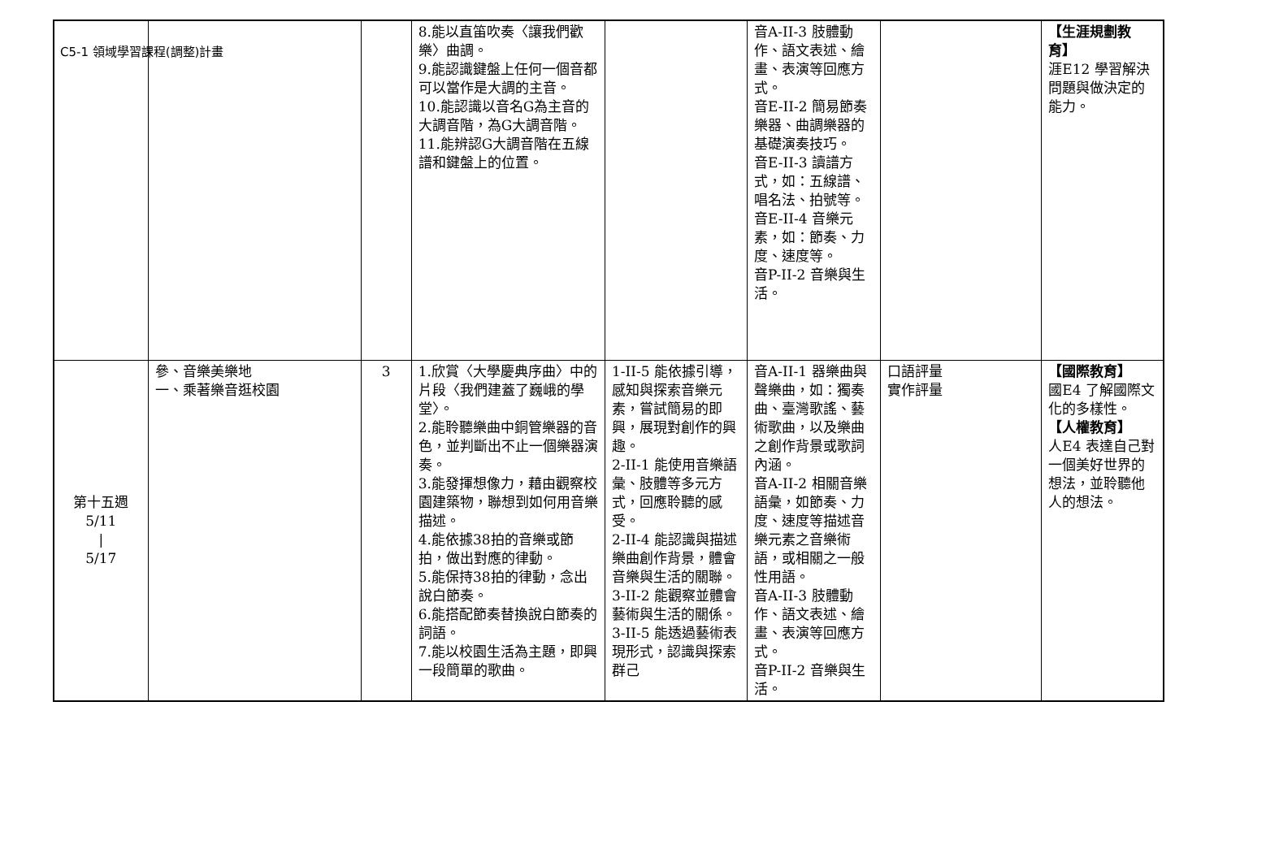C5-1 領域學習課程(調整)計畫
| | | | 8.能以直笛吹奏〈讓我們歡樂〉曲調。 9.能認識鍵盤上任何一個音都可以當作是大調的主音。 10.能認識以音名G為主音的大調音階，為G大調音階。 11.能辨認G大調音階在五線譜和鍵盤上的位置。 | | 音A-II-3 肢體動作、語文表述、繪畫、表演等回應方式。 音E-II-2 簡易節奏樂器、曲調樂器的基礎演奏技巧。 音E-II-3 讀譜方式，如：五線譜、唱名法、拍號等。 音E-II-4 音樂元素，如：節奏、力度、速度等。 音P-II-2 音樂與生活。 | | 【生涯規劃教育】 涯E12 學習解決問題與做決定的能力。 |
| 第十五週 5/11 / 5/17 | 參、音樂美樂地 一、乘著樂音逛校園 | 3 | 1.欣賞〈大學慶典序曲〉中的片段〈我們建蓋了巍峨的學堂〉。 2.能聆聽樂曲中銅管樂器的音色，並判斷出不止一個樂器演奏。 3.能發揮想像力，藉由觀察校園建築物，聯想到如何用音樂描述。 4.能依據38拍的音樂或節拍，做出對應的律動。 5.能保持38拍的律動，念出說白節奏。 6.能搭配節奏替換說白節奏的詞語。 7.能以校園生活為主題，即興一段簡單的歌曲。 | 1-II-5 能依據引導，感知與探索音樂元素，嘗試簡易的即興，展現對創作的興趣。 2-II-1 能使用音樂語彙、肢體等多元方式，回應聆聽的感受。 2-II-4 能認識與描述樂曲創作背景，體會音樂與生活的關聯。 3-II-2 能觀察並體會藝術與生活的關係。 3-II-5 能透過藝術表現形式，認識與探索群己 | 音A-II-1 器樂曲與聲樂曲，如：獨奏曲、臺灣歌謠、藝術歌曲，以及樂曲之創作背景或歌詞內涵。 音A-II-2 相關音樂語彙，如節奏、力度、速度等描述音樂元素之音樂術語，或相關之一般性用語。 音A-II-3 肢體動作、語文表述、繪畫、表演等回應方式。 音P-II-2 音樂與生活。 | 口語評量 實作評量 | 【國際教育】 國E4 了解國際文化的多樣性。 【人權教育】 人E4 表達自己對一個美好世界的想法，並聆聽他人的想法。 |